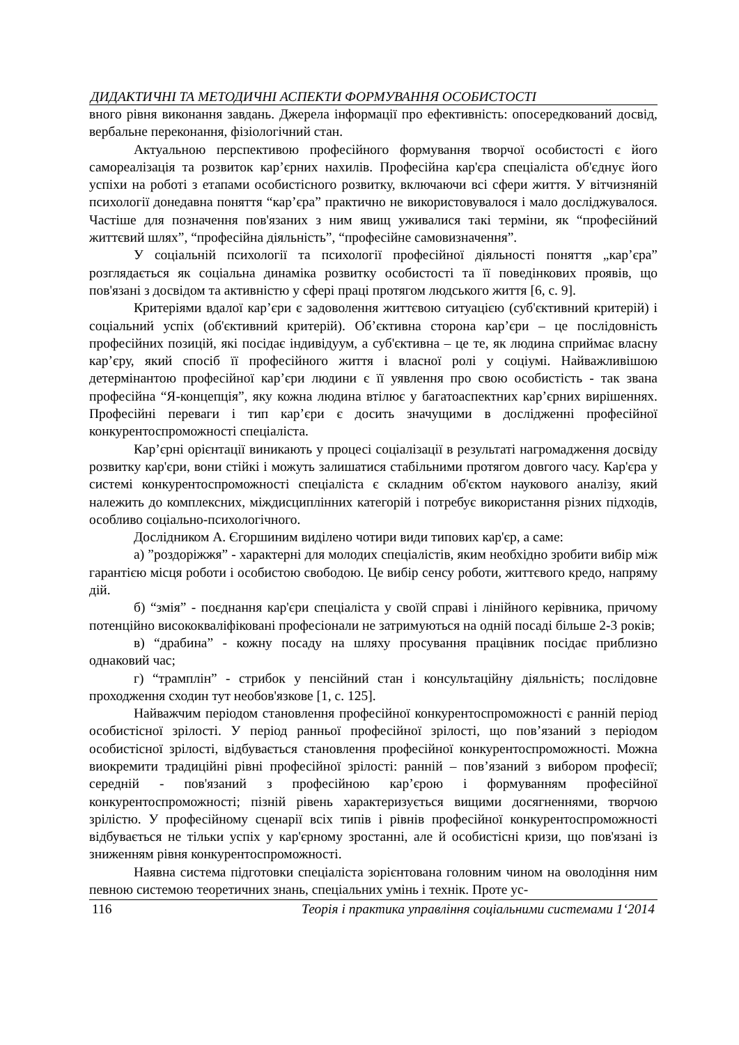ДИДАКТИЧНІ ТА МЕТОДИЧНІ АСПЕКТИ ФОРМУВАННЯ ОСОБИСТОСТІ
вного рівня виконання завдань. Джерела інформації про ефективність: опосередкований досвід, вербальне переконання, фізіологічний стан.
Актуальною перспективою професійного формування творчої особистості є його самореалізація та розвиток кар’єрних нахилів. Професійна кар'єра спеціаліста об'єднує його успіхи на роботі з етапами особистісного розвитку, включаючи всі сфери життя. У вітчизняній психології донедавна поняття “кар’єра” практично не використовувалося і мало досліджувалося. Частіше для позначення пов'язаних з ним явищ уживалися такі терміни, як “професійний життєвий шлях”, “професійна діяльність”, “професійне самовизначення”.
У соціальній психології та психології професійної діяльності поняття „кар’єра” розглядається як соціальна динаміка розвитку особистості та її поведінкових проявів, що пов'язані з досвідом та активністю у сфері праці протягом людського життя [6, с. 9].
Критеріями вдалої кар’єри є задоволення життєвою ситуацією (суб'єктивний критерій) і соціальний успіх (об'єктивний критерій). Об’єктивна сторона кар’єри – це послідовність професійних позицій, які посідає індивідуум, а суб'єктивна – це те, як людина сприймає власну кар’єру, який спосіб її професійного життя і власної ролі у соціумі. Найважливішою детермінантою професійної кар’єри людини є її уявлення про свою особистість - так звана професійна “Я-концепція”, яку кожна людина втілює у багатоаспектних кар’єрних вирішеннях. Професійні переваги і тип кар’єри є досить значущими в дослідженні професійної конкурентоспроможності спеціаліста.
Кар’єрні орієнтації виникають у процесі соціалізації в результаті нагромадження досвіду розвитку кар'єри, вони стійкі і можуть залишатися стабільними протягом довгого часу. Кар'єра у системі конкурентоспроможності спеціаліста є складним об'єктом наукового аналізу, який належить до комплексних, міждисциплінних категорій і потребує використання різних підходів, особливо соціально-психологічного.
Дослідником А. Єгоршиним виділено чотири види типових кар'єр, а саме:
а) ”роздоріжжя” - характерні для молодих спеціалістів, яким необхідно зробити вибір між гарантією місця роботи і особистою свободою. Це вибір сенсу роботи, життєвого кредо, напряму дій.
б) “змія” - поєднання кар'єри спеціаліста у своїй справі і лінійного керівника, причому потенційно висококваліфіковані професіонали не затримуються на одній посаді більше 2-3 років;
в) “драбина” - кожну посаду на шляху просування працівник посідає приблизно однаковий час;
г) “трамплін” - стрибок у пенсійний стан і консультаційну діяльність; послідовне проходження сходин тут необов'язкове [1, с. 125].
Найважчим періодом становлення професійної конкурентоспроможності є ранній період особистісної зрілості. У період ранньої професійної зрілості, що пов’язаний з періодом особистісної зрілості, відбувається становлення професійної конкурентоспроможності. Можна виокремити традиційні рівні професійної зрілості: ранній – пов’язаний з вибором професії; середній - пов'язаний з професійною кар’єрою і формуванням професійної конкурентоспроможності; пізній рівень характеризується вищими досягненнями, творчою зрілістю. У професійному сценарії всіх типів і рівнів професійної конкурентоспроможності відбувається не тільки успіх у кар'єрному зростанні, але й особистісні кризи, що пов'язані із зниженням рівня конкурентоспроможності.
Наявна система підготовки спеціаліста зорієнтована головним чином на оволодіння ним певною системою теоретичних знань, спеціальних умінь і технік. Проте ус-
116 Теорія і практика управління соціальними системами 1‘2014